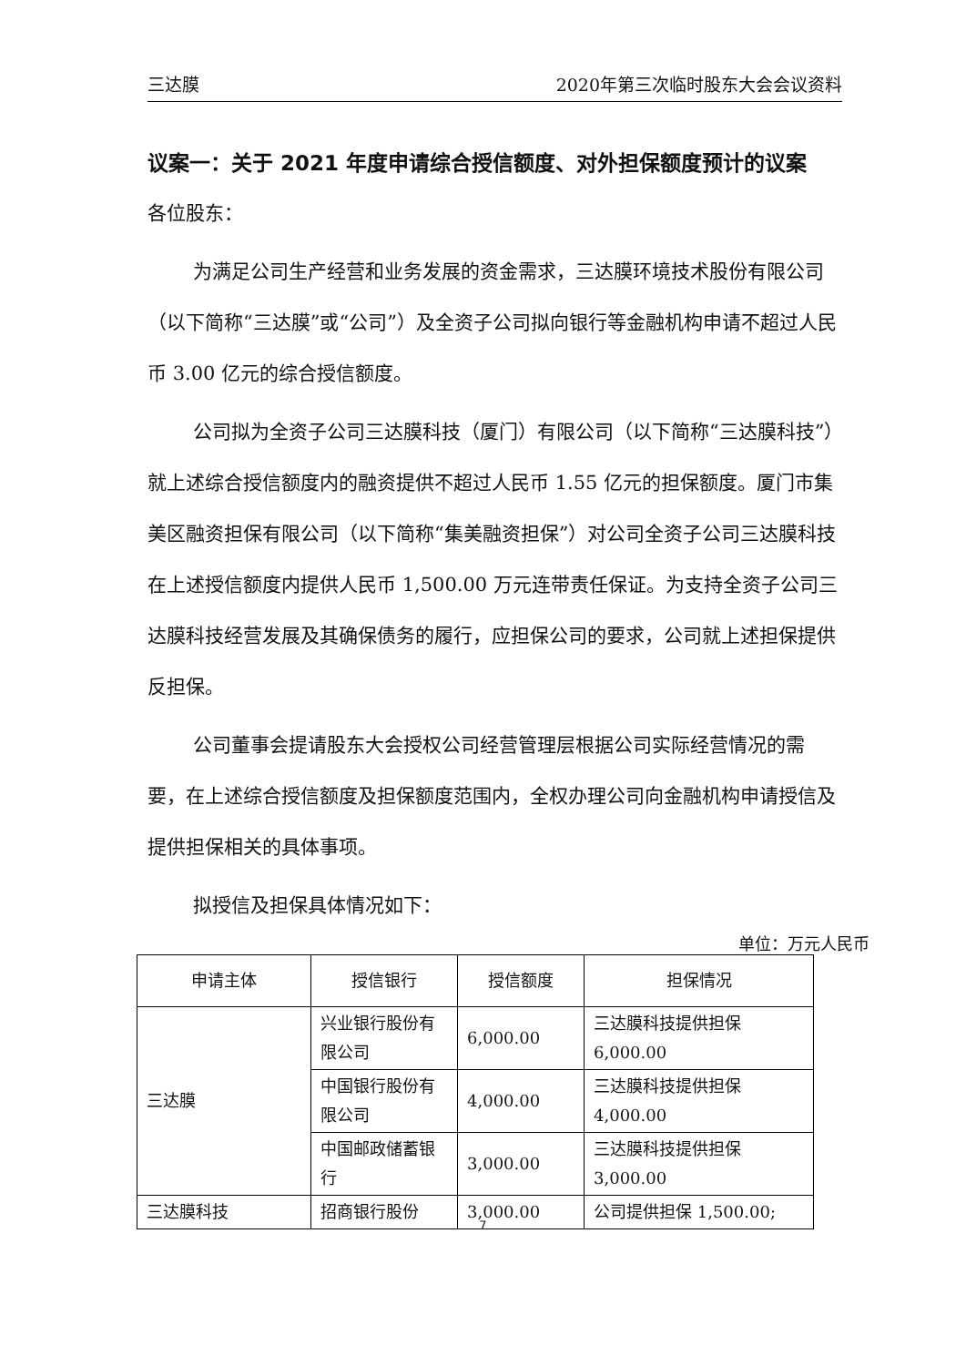三达膜 2020年第三次临时股东大会会议资料
议案一：关于 2021 年度申请综合授信额度、对外担保额度预计的议案
各位股东：
为满足公司生产经营和业务发展的资金需求，三达膜环境技术股份有限公司（以下简称“三达膜”或“公司”）及全资子公司拟向银行等金融机构申请不超过人民币 3.00 亿元的综合授信额度。
公司拟为全资子公司三达膜科技（厦门）有限公司（以下简称“三达膜科技”）就上述综合授信额度内的融资提供不超过人民币 1.55 亿元的担保额度。厦门市集美区融资担保有限公司（以下简称“集美融资担保”）对公司全资子公司三达膜科技在上述授信额度内提供人民币 1,500.00 万元连带责任保证。为支持全资子公司三达膜科技经营发展及其确保债务的履行，应担保公司的要求，公司就上述担保提供反担保。
公司董事会提请股东大会授权公司经营管理层根据公司实际经营情况的需要，在上述综合授信额度及担保额度范围内，全权办理公司向金融机构申请授信及提供担保相关的具体事项。
拟授信及担保具体情况如下：
单位：万元人民币
| 申请主体 | 授信银行 | 授信额度 | 担保情况 |
| --- | --- | --- | --- |
| 三达膜 | 兴业银行股份有限公司 | 6,000.00 | 三达膜科技提供担保 6,000.00 |
| | 中国银行股份有限公司 | 4,000.00 | 三达膜科技提供担保 4,000.00 |
| | 中国邮政储蓄银行 | 3,000.00 | 三达膜科技提供担保 3,000.00 |
| 三达膜科技 | 招商银行股份 | 3,000.00 | 公司提供担保 1,500.00; |
7